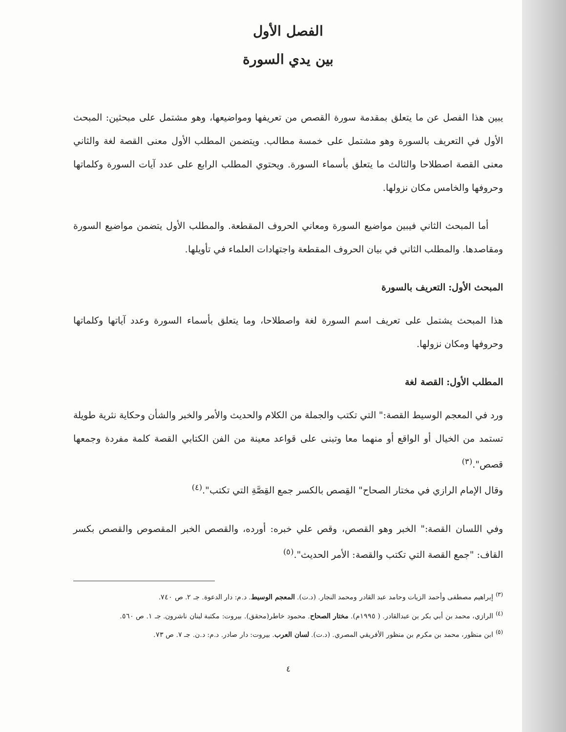الفصل الأول
بين يدي السورة
يبين هذا الفصل عن ما يتعلق بمقدمة سورة القصص من تعريفها ومواضيعها، وهو مشتمل على مبحثين: المبحث الأول في التعريف بالسورة وهو مشتمل على خمسة مطالب. ويتضمن المطلب الأول معنى القصة لغة والثاني معنى القصة اصطلاحا والثالث ما يتعلق بأسماء السورة. ويحتوي المطلب الرابع على عدد آيات السورة وكلماتها وحروفها والخامس مكان نزولها.
أما المبحث الثاني فيبين مواضيع السورة ومعاني الحروف المقطعة. والمطلب الأول يتضمن مواضيع السورة ومقاصدها. والمطلب الثاني في بيان الحروف المقطعة واجتهادات العلماء في تأويلها.
المبحث الأول: التعريف بالسورة
هذا المبحث يشتمل على تعريف اسم السورة لغة واصطلاحا، وما يتعلق بأسماء السورة وعدد آياتها وكلماتها وحروفها ومكان نزولها.
المطلب الأول: القصة لغة
ورد في المعجم الوسيط القصة:" التي تكتب والجملة من الكلام والحديث والأمر والخبر والشأن وحكاية نثرية طويلة تستمد من الخيال أو الواقع أو منهما معا وتبنى على قواعد معينة من الفن الكتابي القصة كلمة مفردة وجمعها قصص".<sup>(٣)</sup>
وقال الإمام الرازي في مختار الصحاح" القِصص بالكسر جمع القِصَّةِ التي تكتب".<sup>(٤)</sup>
وفي اللسان القصة:" الخبر وهو القصص، وقص علي خبره: أورده، والقصص الخبر المقصوص والقصص بكسر القاف: "جمع القصة التي تكتب والقصة: الأمر الحديث".<sup>(٥)</sup>
<sup>(٣)</sup> إبراهيم مصطفى وأحمد الزيات وحامد عبد القادر ومحمد النجار. (د.ت). المعجم الوسيط. د.م: دار الدعوة. جـ ٢. ص ٧٤٠.
<sup>(٤)</sup> الرازي، محمد بن أبي بكر بن عبدالقادر. ( ١٩٩٥م). مختار الصحاح. محمود خاطر(محقق). بيروت: مكتبة لبنان ناشرون. جـ ١. ص ٥٦٠.
<sup>(٥)</sup> ابن منظور، محمد بن مكرم بن منظور الأفريقي المصري. (د.ت). لسان العرب. بيروت: دار صادر. د.م: د.ن. جـ ٧. ص ٧٣.
٤